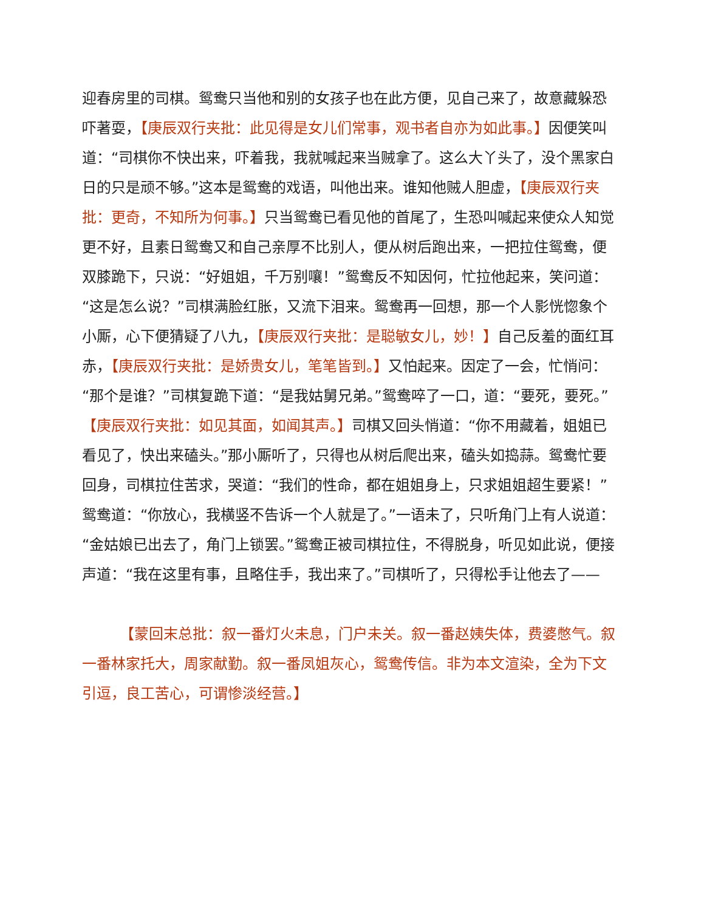迎春房里的司棋。鸳鸯只当他和别的女孩子也在此方便，见自己来了，故意藏躲恐吓著耍，【庚辰双行夹批：此见得是女儿们常事，观书者自亦为如此事。】因便笑叫道：“司棋你不快出来，吓着我，我就喊起来当贼拿了。这么大丫头了，没个黑家白日的只是顽不够。”这本是鸳鸯的戏语，叫他出来。谁知他贼人胆虚，【庚辰双行夹批：更奇，不知所为何事。】只当鸳鸯已看见他的首尾了，生恐叫喊起来使众人知觉更不好，且素日鸳鸯又和自己亲厚不比别人，便从树后跑出来，一把拉住鸳鸯，便双膝跪下，只说：“好姐姐，千万别嚷！”鸳鸯反不知因何，忙拉他起来，笑问道：“这是怎么说？”司棋满脸红胀，又流下泪来。鸳鸯再一回想，那一个人影恍惚象个小厮，心下便猜疑了八九，【庚辰双行夹批：是聪敏女儿，妙！】自己反羞的面红耳赤，【庚辰双行夹批：是娇贵女儿，笔笔皆到。】又怕起来。因定了一会，忙悄问：“那个是谁？”司棋复跪下道：“是我姑舅兄弟。”鸳鸯啐了一口，道：“要死，要死。”【庚辰双行夹批：如见其面，如闻其声。】司棋又回头悄道：“你不用藏着，姐姐已看见了，快出来磕头。”那小厮听了，只得也从树后爬出来，磕头如捣蒜。鸳鸯忙要回身，司棋拉住苦求，哭道：“我们的性命，都在姐姐身上，只求姐姐超生要紧！”鸳鸯道：“你放心，我横竖不告诉一个人就是了。”一语未了，只听角门上有人说道：“金姑娘已出去了，角门上锁罢。”鸳鸯正被司棋拉住，不得脱身，听见如此说，便接声道：“我在这里有事，且略住手，我出来了。”司棋听了，只得松手让他去了——
【蒙回末总批：叙一番灯火未息，门户未关。叙一番赵姨失体，费婆憋气。叙一番林家托大，周家献勤。叙一番凤姐灰心，鸳鸯传信。非为本文渲染，全为下文引逗，良工苦心，可谓惨淡经营。】